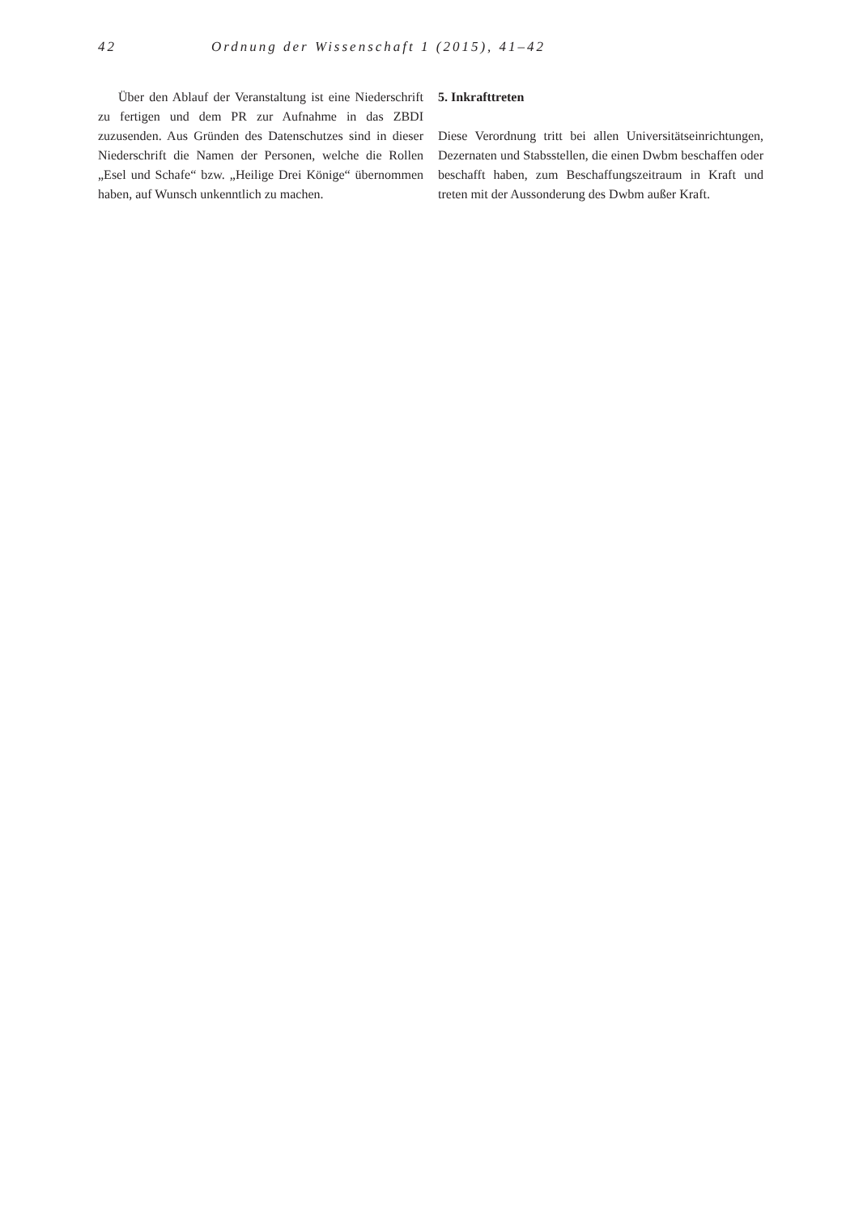42 Ordnung der Wissenschaft 1 (2015), 41–42
Über den Ablauf der Veranstaltung ist eine Niederschrift zu fertigen und dem PR zur Aufnahme in das ZBDI zuzusenden. Aus Gründen des Datenschutzes sind in dieser Niederschrift die Namen der Personen, welche die Rollen „Esel und Schafe“ bzw. „Heilige Drei Könige“ übernommen haben, auf Wunsch unkenntlich zu machen.
5. Inkrafttreten
Diese Verordnung tritt bei allen Universitätseinrichtungen, Dezernaten und Stabsstellen, die einen Dwbm beschaffen oder beschafft haben, zum Beschaffungszeitraum in Kraft und treten mit der Aussonderung des Dwbm außer Kraft.